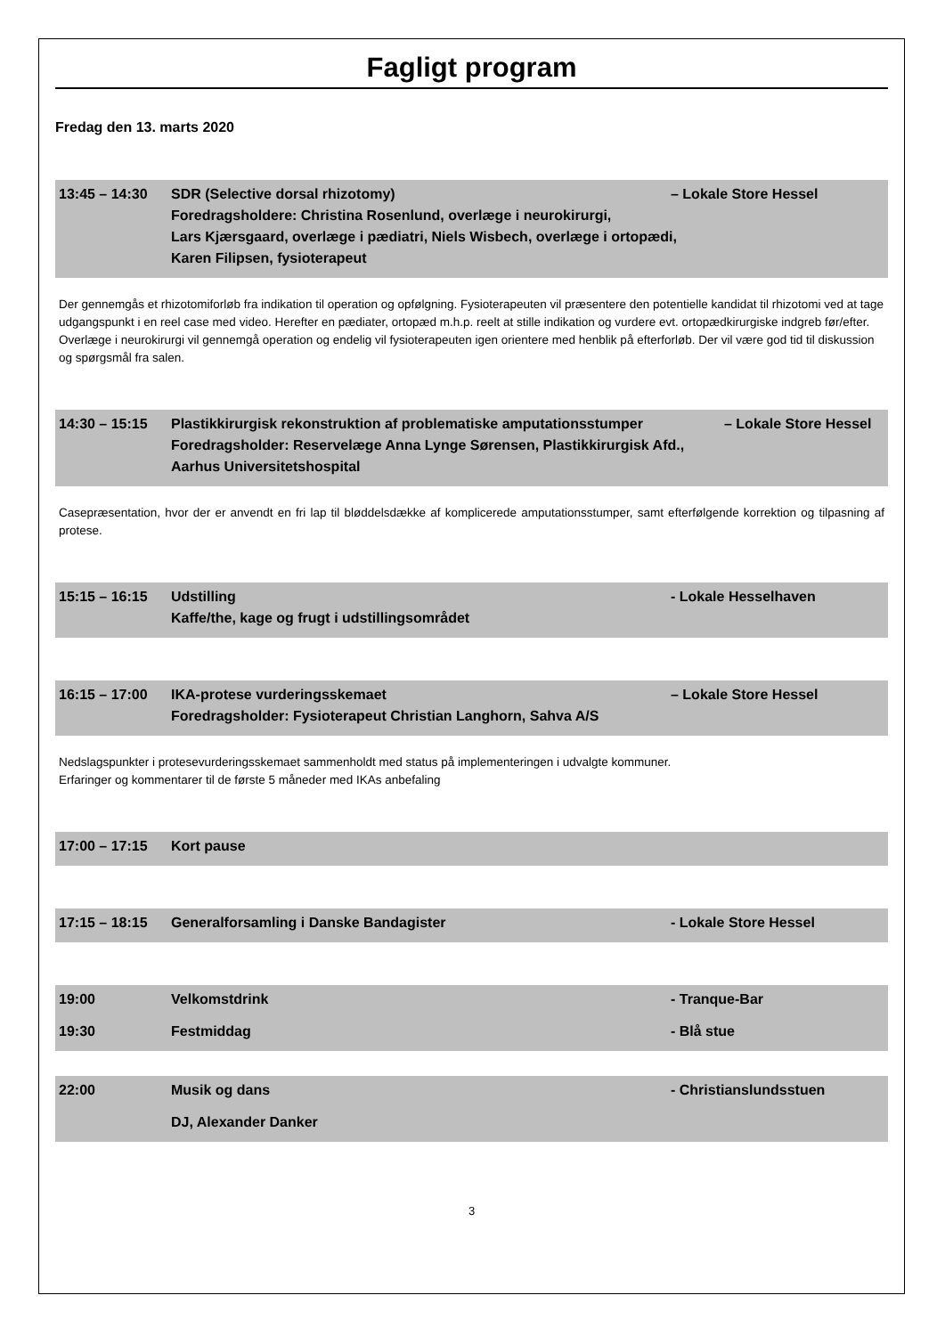Fagligt program
Fredag den 13. marts 2020
13:45 – 14:30 SDR (Selective dorsal rhizotomy)
– Lokale Store Hessel
Foredragsholdere: Christina Rosenlund, overlæge i neurokirurgi,
Lars Kjærsgaard, overlæge i pædiatri, Niels Wisbech, overlæge i ortopædi,
Karen Filipsen, fysioterapeut
Der gennemgås et rhizotomiforløb fra indikation til operation og opfølgning. Fysioterapeuten vil præsentere den potentielle kandidat til rhizotomi ved at tage udgangspunkt i en reel case med video. Herefter en pædiater, ortopæd m.h.p. reelt at stille indikation og vurdere evt. ortopædkirurgiske indgreb før/efter. Overlæge i neurokirurgi vil gennemgå operation og endelig vil fysioterapeuten igen orientere med henblik på efterforløb. Der vil være god tid til diskussion og spørgsmål fra salen.
14:30 – 15:15 Plastikkirurgisk rekonstruktion af problematiske amputationsstumper
– Lokale Store Hessel
Foredragsholder: Reservelæge Anna Lynge Sørensen, Plastikkirurgisk Afd.,
Aarhus Universitetshospital
Casepræsentation, hvor der er anvendt en fri lap til bløddelsdække af komplicerede amputationsstumper, samt efterfølgende korrektion og tilpasning af protese.
15:15 – 16:15 Udstilling - Lokale Hesselhaven
Kaffe/the, kage og frugt i udstillingsområdet
16:15 – 17:00 IKA-protese vurderingsskemaet – Lokale Store Hessel
Foredragsholder: Fysioterapeut Christian Langhorn, Sahva A/S
Nedslagspunkter i protesevurderingsskemaet sammenholdt med status på implementeringen i udvalgte kommuner.
Erfaringer og kommentarer til de første 5 måneder med IKAs anbefaling
17:00 – 17:15 Kort pause
17:15 – 18:15 Generalforsamling i Danske Bandagister
- Lokale Store Hessel
19:00 Velkomstdrink - Tranque-Bar
19:30 Festmiddag - Blå stue
22:00 Musik og dans - Christianslundsstuen
DJ, Alexander Danker
3